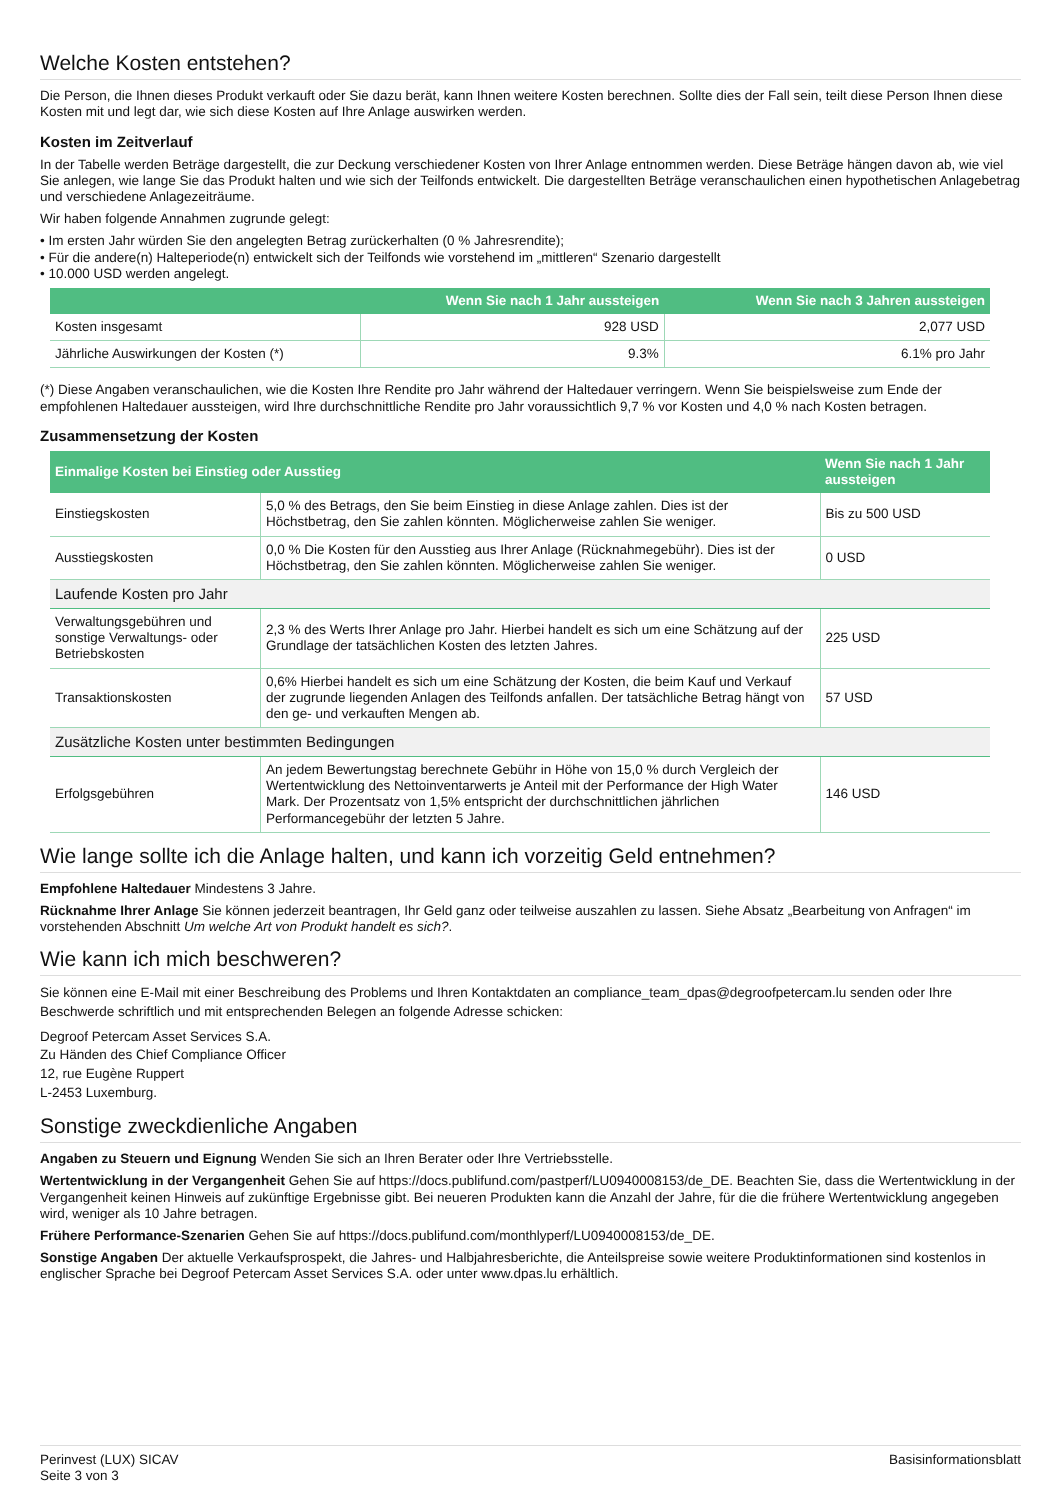Welche Kosten entstehen?
Die Person, die Ihnen dieses Produkt verkauft oder Sie dazu berät, kann Ihnen weitere Kosten berechnen. Sollte dies der Fall sein, teilt diese Person Ihnen diese Kosten mit und legt dar, wie sich diese Kosten auf Ihre Anlage auswirken werden.
Kosten im Zeitverlauf
In der Tabelle werden Beträge dargestellt, die zur Deckung verschiedener Kosten von Ihrer Anlage entnommen werden. Diese Beträge hängen davon ab, wie viel Sie anlegen, wie lange Sie das Produkt halten und wie sich der Teilfonds entwickelt. Die dargestellten Beträge veranschaulichen einen hypothetischen Anlagebetrag und verschiedene Anlagezeiträume.
Wir haben folgende Annahmen zugrunde gelegt:
• Im ersten Jahr würden Sie den angelegten Betrag zurückerhalten (0 % Jahresrendite);
• Für die andere(n) Halteperiode(n) entwickelt sich der Teilfonds wie vorstehend im „mittleren“ Szenario dargestellt
• 10.000 USD werden angelegt.
| | Wenn Sie nach 1 Jahr aussteigen | Wenn Sie nach 3 Jahren aussteigen |
| --- | --- | --- |
| Kosten insgesamt | 928 USD | 2,077 USD |
| Jährliche Auswirkungen der Kosten (*) | 9.3% | 6.1% pro Jahr |
(*) Diese Angaben veranschaulichen, wie die Kosten Ihre Rendite pro Jahr während der Haltedauer verringern. Wenn Sie beispielsweise zum Ende der empfohlenen Haltedauer aussteigen, wird Ihre durchschnittliche Rendite pro Jahr voraussichtlich 9,7 % vor Kosten und 4,0 % nach Kosten betragen.
Zusammensetzung der Kosten
| Einmalige Kosten bei Einstieg oder Ausstieg | | Wenn Sie nach 1 Jahr aussteigen |
| --- | --- | --- |
| Einstiegskosten | 5,0 % des Betrags, den Sie beim Einstieg in diese Anlage zahlen. Dies ist der Höchstbetrag, den Sie zahlen könnten. Möglicherweise zahlen Sie weniger. | Bis zu 500 USD |
| Ausstiegskosten | 0,0 % Die Kosten für den Ausstieg aus Ihrer Anlage (Rücknahmegebühr). Dies ist der Höchstbetrag, den Sie zahlen könnten. Möglicherweise zahlen Sie weniger. | 0 USD |
| Laufende Kosten pro Jahr | | |
| Verwaltungsgebühren und sonstige Verwaltungs- oder Betriebskosten | 2,3 % des Werts Ihrer Anlage pro Jahr. Hierbei handelt es sich um eine Schätzung auf der Grundlage der tatsächlichen Kosten des letzten Jahres. | 225 USD |
| Transaktionskosten | 0,6% Hierbei handelt es sich um eine Schätzung der Kosten, die beim Kauf und Verkauf der zugrunde liegenden Anlagen des Teilfonds anfallen. Der tatsächliche Betrag hängt von den ge- und verkauften Mengen ab. | 57 USD |
| Zusätzliche Kosten unter bestimmten Bedingungen | | |
| Erfolgsgebühren | An jedem Bewertungstag berechnete Gebühr in Höhe von 15,0 % durch Vergleich der Wertentwicklung des Nettoinventarwerts je Anteil mit der Performance der High Water Mark. Der Prozentsatz von 1,5% entspricht der durchschnittlichen jährlichen Performancegebühr der letzten 5 Jahre. | 146 USD |
Wie lange sollte ich die Anlage halten, und kann ich vorzeitig Geld entnehmen?
Empfohlene Haltedauer Mindestens 3 Jahre.
Rücknahme Ihrer Anlage Sie können jederzeit beantragen, Ihr Geld ganz oder teilweise auszahlen zu lassen. Siehe Absatz „Bearbeitung von Anfragen“ im vorstehenden Abschnitt Um welche Art von Produkt handelt es sich?.
Wie kann ich mich beschweren?
Sie können eine E-Mail mit einer Beschreibung des Problems und Ihren Kontaktdaten an compliance_team_dpas@degroofpetercam.lu senden oder Ihre Beschwerde schriftlich und mit entsprechenden Belegen an folgende Adresse schicken:
Degroof Petercam Asset Services S.A.
Zu Händen des Chief Compliance Officer
12, rue Eugène Ruppert
L-2453 Luxemburg.
Sonstige zweckdienliche Angaben
Angaben zu Steuern und Eignung Wenden Sie sich an Ihren Berater oder Ihre Vertriebsstelle.
Wertentwicklung in der Vergangenheit Gehen Sie auf https://docs.publifund.com/pastperf/LU0940008153/de_DE. Beachten Sie, dass die Wertentwicklung in der Vergangenheit keinen Hinweis auf zukünftige Ergebnisse gibt. Bei neueren Produkten kann die Anzahl der Jahre, für die die frühere Wertentwicklung angegeben wird, weniger als 10 Jahre betragen.
Frühere Performance-Szenarien Gehen Sie auf https://docs.publifund.com/monthlyperf/LU0940008153/de_DE.
Sonstige Angaben Der aktuelle Verkaufsprospekt, die Jahres- und Halbjahresberichte, die Anteilspreise sowie weitere Produktinformationen sind kostenlos in englischer Sprache bei Degroof Petercam Asset Services S.A. oder unter www.dpas.lu erhältlich.
Perinvest (LUX) SICAV
Seite 3 von 3
Basisinformationsblatt